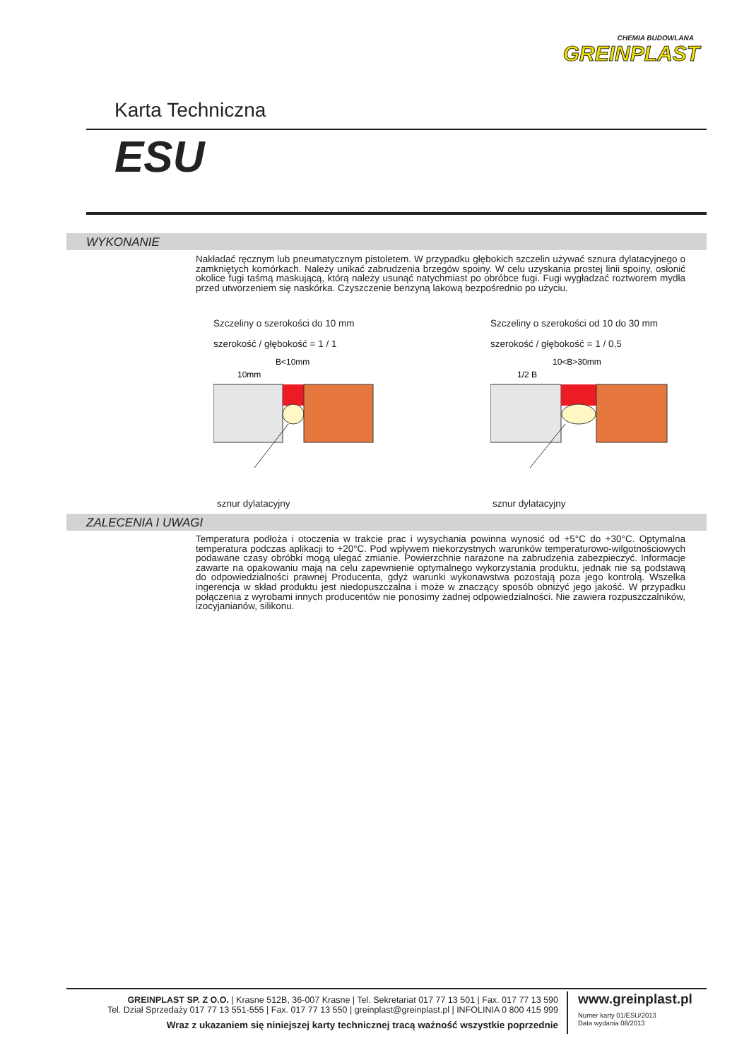CHEMIA BUDOWLANA
GREINPLAST
Karta Techniczna
ESU
WYKONANIE
Nakładać ręcznym lub pneumatycznym pistoletem. W przypadku głębokich szczelin używać sznura dylatacyjnego o zamkniętych komórkach. Należy unikać zabrudzenia brzegów spoiny. W celu uzyskania prostej linii spoiny, osłonić okolice fugi taśmą maskującą, którą należy usunąć natychmiast po obróbce fugi. Fugi wygładzać roztworem mydła przed utworzeniem się naskórka. Czyszczenie benzyną lakową bezpośrednio po użyciu.
Szczeliny o szerokości do 10 mm
szerokość / głębokość = 1 / 1
B<10mm
10mm
sznur dylatacyjny
Szczeliny o szerokości od 10 do 30 mm
szerokość / głębokość = 1 / 0,5
10<B>30mm
1/2 B
sznur dylatacyjny
ZALECENIA I UWAGI
Temperatura podłoża i otoczenia w trakcie prac i wysychania powinna wynosić od +5°C do +30°C. Optymalna temperatura podczas aplikacji to +20°C. Pod wpływem niekorzystnych warunków temperaturowo-wilgotnościowych podawane czasy obróbki mogą ulegać zmianie. Powierzchnie narażone na zabrudzenia zabezpieczyć. Informacje zawarte na opakowaniu mają na celu zapewnienie optymalnego wykorzystania produktu, jednak nie są podstawą do odpowiedzialności prawnej Producenta, gdyż warunki wykonawstwa pozostają poza jego kontrolą. Wszelka ingerencja w skład produktu jest niedopuszczalna i może w znaczący sposób obniżyć jego jakość. W przypadku połączenia z wyrobami innych producentów nie ponosimy żadnej odpowiedzialności. Nie zawiera rozpuszczalników, izocyjanianów, silikonu.
GREINPLAST SP. Z O.O. | Krasne 512B, 36-007 Krasne | Tel. Sekretariat 017 77 13 501 | Fax. 017 77 13 590
Tel. Dział Sprzedaży 017 77 13 551-555 | Fax. 017 77 13 550 | greinplast@greinplast.pl | INFOLINIA 0 800 415 999
Wraz z ukazaniem się niniejszej karty technicznej tracą ważność wszystkie poprzednie
www.greinplast.pl
Numer karty 01/ESU/2013
Data wydania 08/2013